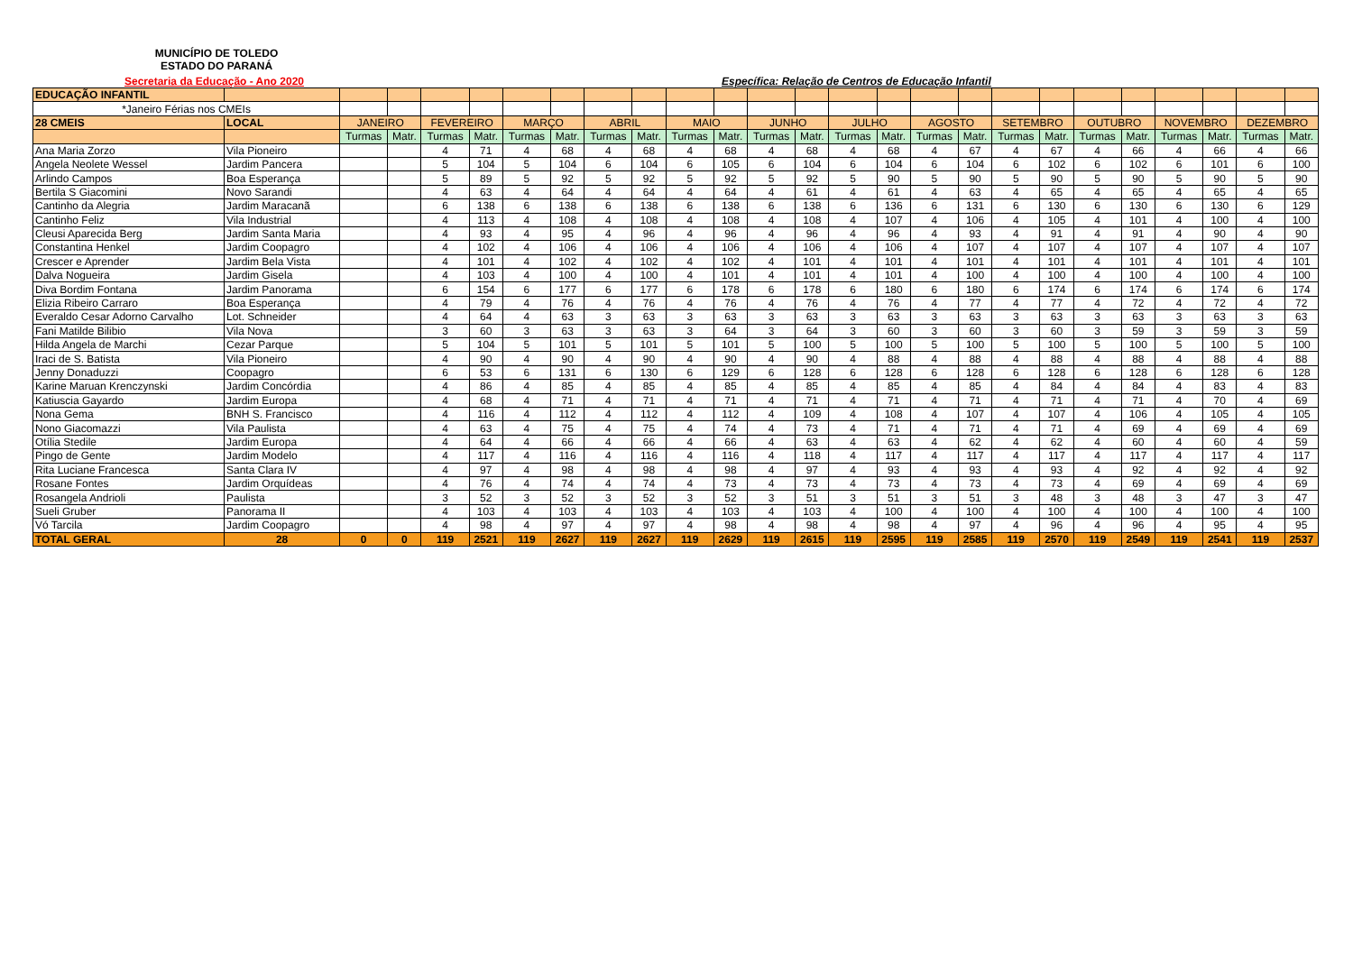MUNICÍPIO DE TOLEDO
ESTADO DO PARANÁ
Secretaria da Educação - Ano 2020
Específica: Relação de Centros de Educação Infantil
| EDUCAÇÃO INFANTIL | | | | | | | | | | | | | | | | | | | | | | | | | |
| --- | --- | --- | --- | --- | --- | --- | --- | --- | --- | --- | --- | --- | --- | --- | --- | --- | --- | --- | --- | --- | --- | --- | --- | --- | --- |
| *Janeiro Férias nos CMEIs | | | | | | | | | | | | | | | | | | | | | | | | | |
| 28 CMEIS | LOCAL | JANEIRO | | FEVEREIRO | | MARÇO | | ABRIL | | MAIO | | JUNHO | | JULHO | | AGOSTO | | SETEMBRO | | OUTUBRO | | NOVEMBRO | | DEZEMBRO | |
| | | Turmas | Matr. | Turmas | Matr. | Turmas | Matr. | Turmas | Matr. | Turmas | Matr. | Turmas | Matr. | Turmas | Matr. | Turmas | Matr. | Turmas | Matr. | Turmas | Matr. | Turmas | Matr. | Turmas | Matr. |
| Ana Maria Zorzo | Vila Pioneiro | | | 4 | 71 | 4 | 68 | 4 | 68 | 4 | 68 | 4 | 68 | 4 | 68 | 4 | 67 | 4 | 67 | 4 | 66 | 4 | 66 | 4 | 66 |
| Angela Neolete Wessel | Jardim Pancera | | | 5 | 104 | 5 | 104 | 6 | 104 | 6 | 105 | 6 | 104 | 6 | 104 | 6 | 104 | 6 | 102 | 6 | 102 | 6 | 101 | 6 | 100 |
| Arlindo Campos | Boa Esperança | | | 5 | 89 | 5 | 92 | 5 | 92 | 5 | 92 | 5 | 92 | 5 | 90 | 5 | 90 | 5 | 90 | 5 | 90 | 5 | 90 | 5 | 90 |
| Bertila S Giacomini | Novo Sarandi | | | 4 | 63 | 4 | 64 | 4 | 64 | 4 | 64 | 4 | 61 | 4 | 61 | 4 | 63 | 4 | 65 | 4 | 65 | 4 | 65 | 4 | 65 |
| Cantinho da Alegria | Jardim Maracanã | | | 6 | 138 | 6 | 138 | 6 | 138 | 6 | 138 | 6 | 138 | 6 | 136 | 6 | 131 | 6 | 130 | 6 | 130 | 6 | 130 | 6 | 129 |
| Cantinho Feliz | Vila Industrial | | | 4 | 113 | 4 | 108 | 4 | 108 | 4 | 108 | 4 | 108 | 4 | 107 | 4 | 106 | 4 | 105 | 4 | 101 | 4 | 100 | 4 | 100 |
| Cleusi Aparecida Berg | Jardim Santa Maria | | | 4 | 93 | 4 | 95 | 4 | 96 | 4 | 96 | 4 | 96 | 4 | 96 | 4 | 93 | 4 | 91 | 4 | 91 | 4 | 90 | 4 | 90 |
| Constantina Henkel | Jardim Coopagro | | | 4 | 102 | 4 | 106 | 4 | 106 | 4 | 106 | 4 | 106 | 4 | 106 | 4 | 107 | 4 | 107 | 4 | 107 | 4 | 107 | 4 | 107 |
| Crescer e Aprender | Jardim Bela Vista | | | 4 | 101 | 4 | 102 | 4 | 102 | 4 | 102 | 4 | 101 | 4 | 101 | 4 | 101 | 4 | 101 | 4 | 101 | 4 | 101 | 4 | 101 |
| Dalva Nogueira | Jardim Gisela | | | 4 | 103 | 4 | 100 | 4 | 100 | 4 | 101 | 4 | 101 | 4 | 101 | 4 | 100 | 4 | 100 | 4 | 100 | 4 | 100 | 4 | 100 |
| Diva Bordim Fontana | Jardim Panorama | | | 6 | 154 | 6 | 177 | 6 | 177 | 6 | 178 | 6 | 178 | 6 | 180 | 6 | 180 | 6 | 174 | 6 | 174 | 6 | 174 | 6 | 174 |
| Elizia Ribeiro Carraro | Boa Esperança | | | 4 | 79 | 4 | 76 | 4 | 76 | 4 | 76 | 4 | 76 | 4 | 76 | 4 | 77 | 4 | 77 | 4 | 72 | 4 | 72 | 4 | 72 |
| Everaldo Cesar Adorno Carvalho | Lot. Schneider | | | 4 | 64 | 4 | 63 | 3 | 63 | 3 | 63 | 3 | 63 | 3 | 63 | 3 | 63 | 3 | 63 | 3 | 63 | 3 | 63 | 3 | 63 |
| Fani Matilde Bilibio | Vila Nova | | | 3 | 60 | 3 | 63 | 3 | 63 | 3 | 64 | 3 | 64 | 3 | 60 | 3 | 60 | 3 | 60 | 3 | 59 | 3 | 59 | 3 | 59 |
| Hilda Angela de Marchi | Cezar Parque | | | 5 | 104 | 5 | 101 | 5 | 101 | 5 | 101 | 5 | 100 | 5 | 100 | 5 | 100 | 5 | 100 | 5 | 100 | 5 | 100 | 5 | 100 |
| Iraci de S. Batista | Vila Pioneiro | | | 4 | 90 | 4 | 90 | 4 | 90 | 4 | 90 | 4 | 90 | 4 | 88 | 4 | 88 | 4 | 88 | 4 | 88 | 4 | 88 | 4 | 88 |
| Jenny Donaduzzi | Coopagro | | | 6 | 53 | 6 | 131 | 6 | 130 | 6 | 129 | 6 | 128 | 6 | 128 | 6 | 128 | 6 | 128 | 6 | 128 | 6 | 128 | 6 | 128 |
| Karine Maruan Krenczynski | Jardim Concórdia | | | 4 | 86 | 4 | 85 | 4 | 85 | 4 | 85 | 4 | 85 | 4 | 85 | 4 | 85 | 4 | 84 | 4 | 84 | 4 | 83 | 4 | 83 |
| Katiuscia Gayardo | Jardim Europa | | | 4 | 68 | 4 | 71 | 4 | 71 | 4 | 71 | 4 | 71 | 4 | 71 | 4 | 71 | 4 | 71 | 4 | 71 | 4 | 70 | 4 | 69 |
| Nona Gema | BNH S. Francisco | | | 4 | 116 | 4 | 112 | 4 | 112 | 4 | 112 | 4 | 109 | 4 | 108 | 4 | 107 | 4 | 107 | 4 | 106 | 4 | 105 | 4 | 105 |
| Nono Giacomazzi | Vila Paulista | | | 4 | 63 | 4 | 75 | 4 | 75 | 4 | 74 | 4 | 73 | 4 | 71 | 4 | 71 | 4 | 71 | 4 | 69 | 4 | 69 | 4 | 69 |
| Otília Stedile | Jardim Europa | | | 4 | 64 | 4 | 66 | 4 | 66 | 4 | 66 | 4 | 63 | 4 | 63 | 4 | 62 | 4 | 62 | 4 | 60 | 4 | 60 | 4 | 59 |
| Pingo de Gente | Jardim Modelo | | | 4 | 117 | 4 | 116 | 4 | 116 | 4 | 116 | 4 | 118 | 4 | 117 | 4 | 117 | 4 | 117 | 4 | 117 | 4 | 117 | 4 | 117 |
| Rita Luciane Francesca | Santa Clara IV | | | 4 | 97 | 4 | 98 | 4 | 98 | 4 | 98 | 4 | 97 | 4 | 93 | 4 | 93 | 4 | 93 | 4 | 92 | 4 | 92 | 4 | 92 |
| Rosane Fontes | Jardim Orquídeas | | | 4 | 76 | 4 | 74 | 4 | 74 | 4 | 73 | 4 | 73 | 4 | 73 | 4 | 73 | 4 | 73 | 4 | 69 | 4 | 69 | 4 | 69 |
| Rosangela Andrioli | Paulista | | | 3 | 52 | 3 | 52 | 3 | 52 | 3 | 52 | 3 | 51 | 3 | 51 | 3 | 51 | 3 | 48 | 3 | 48 | 3 | 47 | 3 | 47 |
| Sueli Gruber | Panorama II | | | 4 | 103 | 4 | 103 | 4 | 103 | 4 | 103 | 4 | 103 | 4 | 100 | 4 | 100 | 4 | 100 | 4 | 100 | 4 | 100 | 4 | 100 |
| Vó Tarcila | Jardim Coopagro | | | 4 | 98 | 4 | 97 | 4 | 97 | 4 | 98 | 4 | 98 | 4 | 98 | 4 | 97 | 4 | 96 | 4 | 96 | 4 | 95 | 4 | 95 |
| TOTAL GERAL | 28 | 0 | 0 | 119 | 2521 | 119 | 2627 | 119 | 2627 | 119 | 2629 | 119 | 2615 | 119 | 2595 | 119 | 2585 | 119 | 2570 | 119 | 2549 | 119 | 2541 | 119 | 2537 |